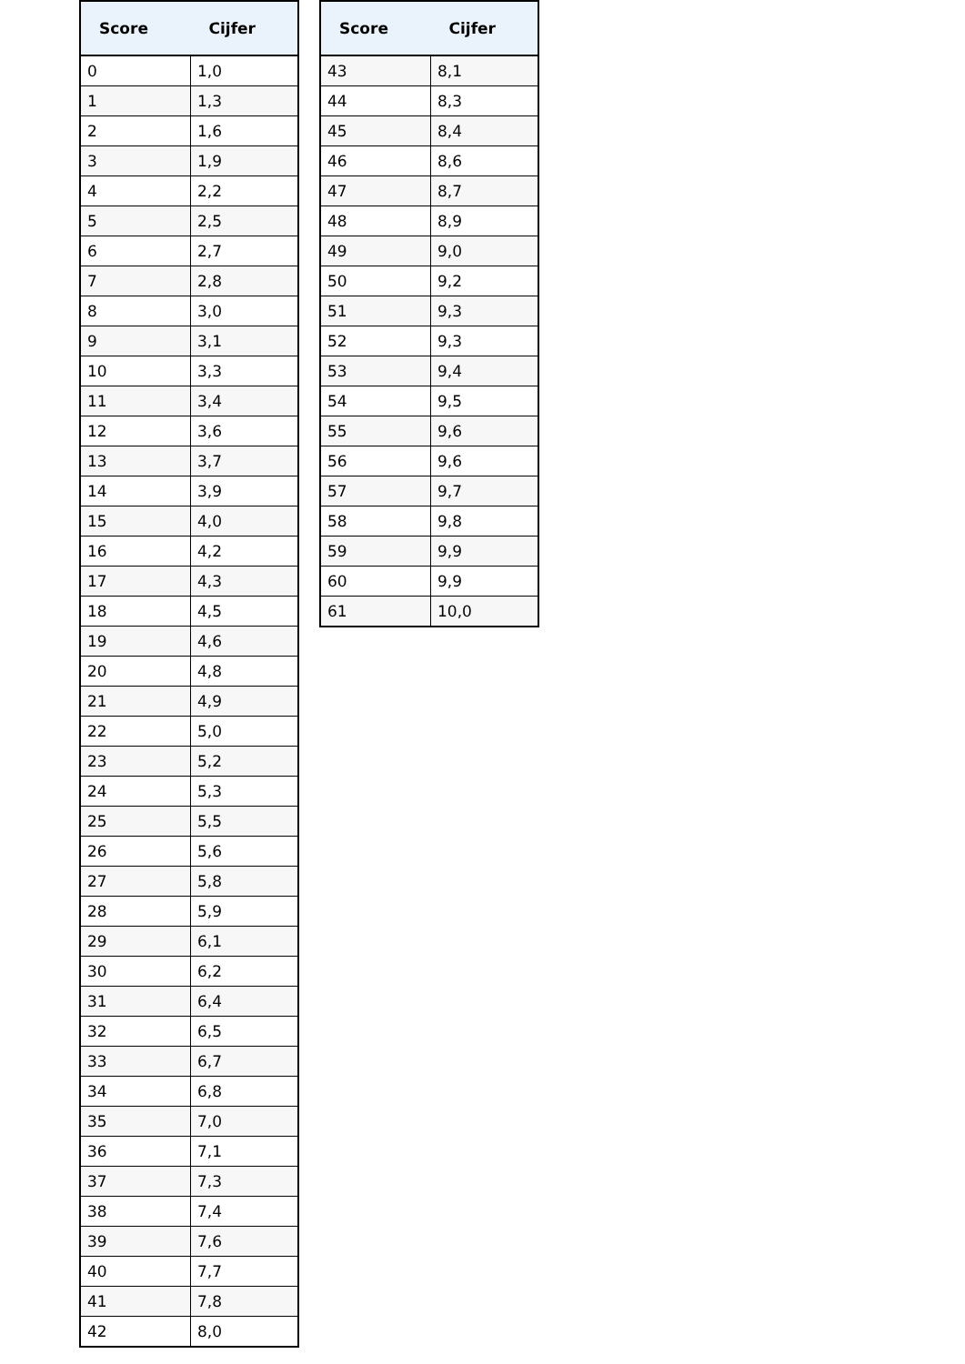| Score | Cijfer |
| --- | --- |
| 0 | 1,0 |
| 1 | 1,3 |
| 2 | 1,6 |
| 3 | 1,9 |
| 4 | 2,2 |
| 5 | 2,5 |
| 6 | 2,7 |
| 7 | 2,8 |
| 8 | 3,0 |
| 9 | 3,1 |
| 10 | 3,3 |
| 11 | 3,4 |
| 12 | 3,6 |
| 13 | 3,7 |
| 14 | 3,9 |
| 15 | 4,0 |
| 16 | 4,2 |
| 17 | 4,3 |
| 18 | 4,5 |
| 19 | 4,6 |
| 20 | 4,8 |
| 21 | 4,9 |
| 22 | 5,0 |
| 23 | 5,2 |
| 24 | 5,3 |
| 25 | 5,5 |
| 26 | 5,6 |
| 27 | 5,8 |
| 28 | 5,9 |
| 29 | 6,1 |
| 30 | 6,2 |
| 31 | 6,4 |
| 32 | 6,5 |
| 33 | 6,7 |
| 34 | 6,8 |
| 35 | 7,0 |
| 36 | 7,1 |
| 37 | 7,3 |
| 38 | 7,4 |
| 39 | 7,6 |
| 40 | 7,7 |
| 41 | 7,8 |
| 42 | 8,0 |
| Score | Cijfer |
| --- | --- |
| 43 | 8,1 |
| 44 | 8,3 |
| 45 | 8,4 |
| 46 | 8,6 |
| 47 | 8,7 |
| 48 | 8,9 |
| 49 | 9,0 |
| 50 | 9,2 |
| 51 | 9,3 |
| 52 | 9,3 |
| 53 | 9,4 |
| 54 | 9,5 |
| 55 | 9,6 |
| 56 | 9,6 |
| 57 | 9,7 |
| 58 | 9,8 |
| 59 | 9,9 |
| 60 | 9,9 |
| 61 | 10,0 |